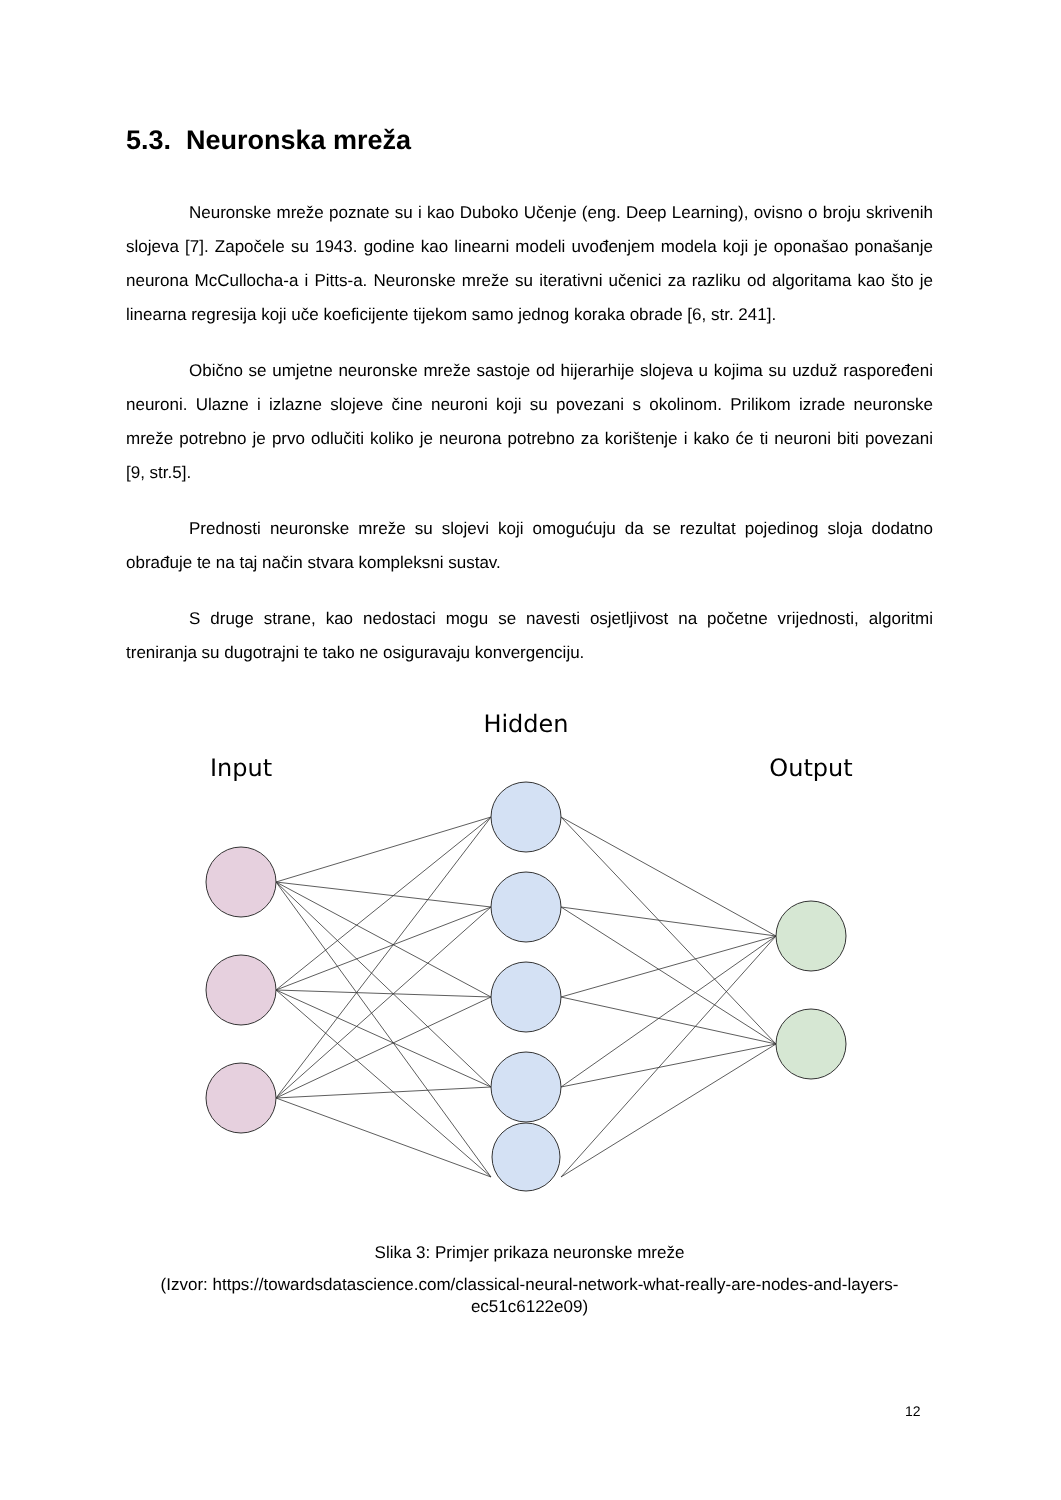5.3. Neuronska mreža
Neuronske mreže poznate su i kao Duboko Učenje (eng. Deep Learning), ovisno o broju skrivenih slojeva [7]. Započele su 1943. godine kao linearni modeli uvođenjem modela koji je oponašao ponašanje neurona McCullocha-a i Pitts-a. Neuronske mreže su iterativni učenici za razliku od algoritama kao što je linearna regresija koji uče koeficijente tijekom samo jednog koraka obrade [6, str. 241].
Obično se umjetne neuronske mreže sastoje od hijerarhije slojeva u kojima su uzduž raspoređeni neuroni. Ulazne i izlazne slojeve čine neuroni koji su povezani s okolinom. Prilikom izrade neuronske mreže potrebno je prvo odlučiti koliko je neurona potrebno za korištenje i kako će ti neuroni biti povezani [9, str.5].
Prednosti neuronske mreže su slojevi koji omogućuju da se rezultat pojedinog sloja dodatno obrađuje te na taj način stvara kompleksni sustav.
S druge strane, kao nedostaci mogu se navesti osjetljivost na početne vrijednosti, algoritmi treniranja su dugotrajni te tako ne osiguravaju konvergenciju.
Hidden
Input
Output
Slika 3: Primjer prikaza neuronske mreže
(Izvor: https://towardsdatascience.com/classical-neural-network-what-really-are-nodes-and-layers-ec51c6122e09)
12